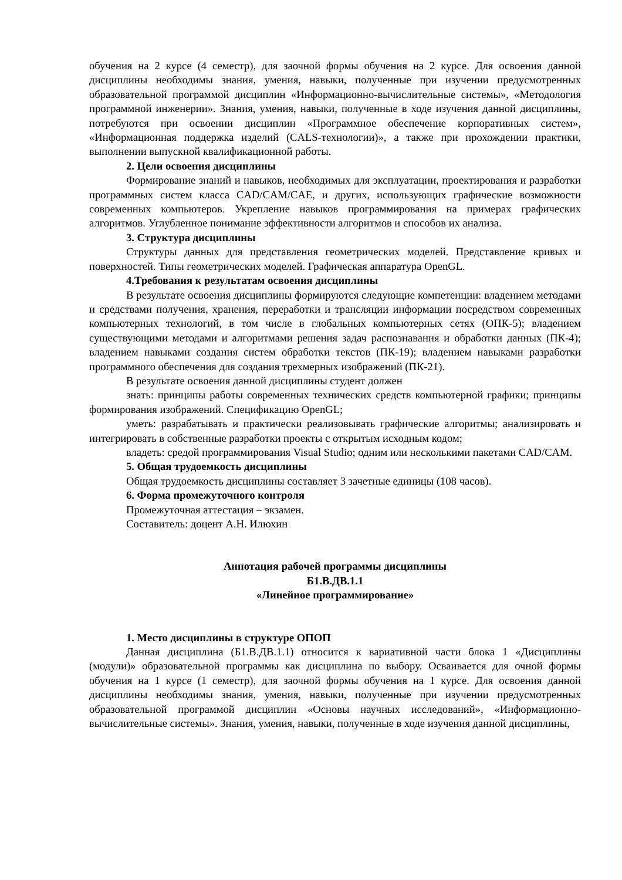обучения на 2 курсе (4 семестр), для заочной формы обучения на 2 курсе. Для освоения данной дисциплины необходимы знания, умения, навыки, полученные при изучении предусмотренных образовательной программой дисциплин «Информационно-вычислительные системы», «Методология программной инженерии». Знания, умения, навыки, полученные в ходе изучения данной дисциплины, потребуются при освоении дисциплин «Программное обеспечение корпоративных систем», «Информационная поддержка изделий (CALS-технологии)», а также при прохождении практики, выполнении выпускной квалификационной работы.
2. Цели освоения дисциплины
Формирование знаний и навыков, необходимых для эксплуатации, проектирования и разработки программных систем класса CAD/CAM/CAE, и других, использующих графические возможности современных компьютеров. Укрепление навыков программирования на примерах графических алгоритмов. Углубленное понимание эффективности алгоритмов и способов их анализа.
3. Структура дисциплины
Структуры данных для представления геометрических моделей. Представление кривых и поверхностей. Типы геометрических моделей. Графическая аппаратура OpenGL.
4.Требования к результатам освоения дисциплины
В результате освоения дисциплины формируются следующие компетенции: владением методами и средствами получения, хранения, переработки и трансляции информации посредством современных компьютерных технологий, в том числе в глобальных компьютерных сетях (ОПК-5); владением существующими методами и алгоритмами решения задач распознавания и обработки данных (ПК-4); владением навыками создания систем обработки текстов (ПК-19); владением навыками разработки программного обеспечения для создания трехмерных изображений (ПК-21).
В результате освоения данной дисциплины студент должен
знать: принципы работы современных технических средств компьютерной графики; принципы формирования изображений. Спецификацию OpenGL;
уметь: разрабатывать и практически реализовывать графические алгоритмы; анализировать и интегрировать в собственные разработки проекты с открытым исходным кодом;
владеть: средой программирования Visual Studio; одним или несколькими пакетами CAD/CAM.
5. Общая трудоемкость дисциплины
Общая трудоемкость дисциплины составляет 3 зачетные единицы (108 часов).
6. Форма промежуточного контроля
Промежуточная аттестация – экзамен.
Составитель: доцент А.Н. Илюхин
Аннотация рабочей программы дисциплины
Б1.В.ДВ.1.1
«Линейное программирование»
1. Место дисциплины в структуре ОПОП
Данная дисциплина (Б1.В.ДВ.1.1) относится к вариативной части блока 1 «Дисциплины (модули)» образовательной программы как дисциплина по выбору. Осваивается для очной формы обучения на 1 курсе (1 семестр), для заочной формы обучения на 1 курсе. Для освоения данной дисциплины необходимы знания, умения, навыки, полученные при изучении предусмотренных образовательной программой дисциплин «Основы научных исследований», «Информационно-вычислительные системы». Знания, умения, навыки, полученные в ходе изучения данной дисциплины,